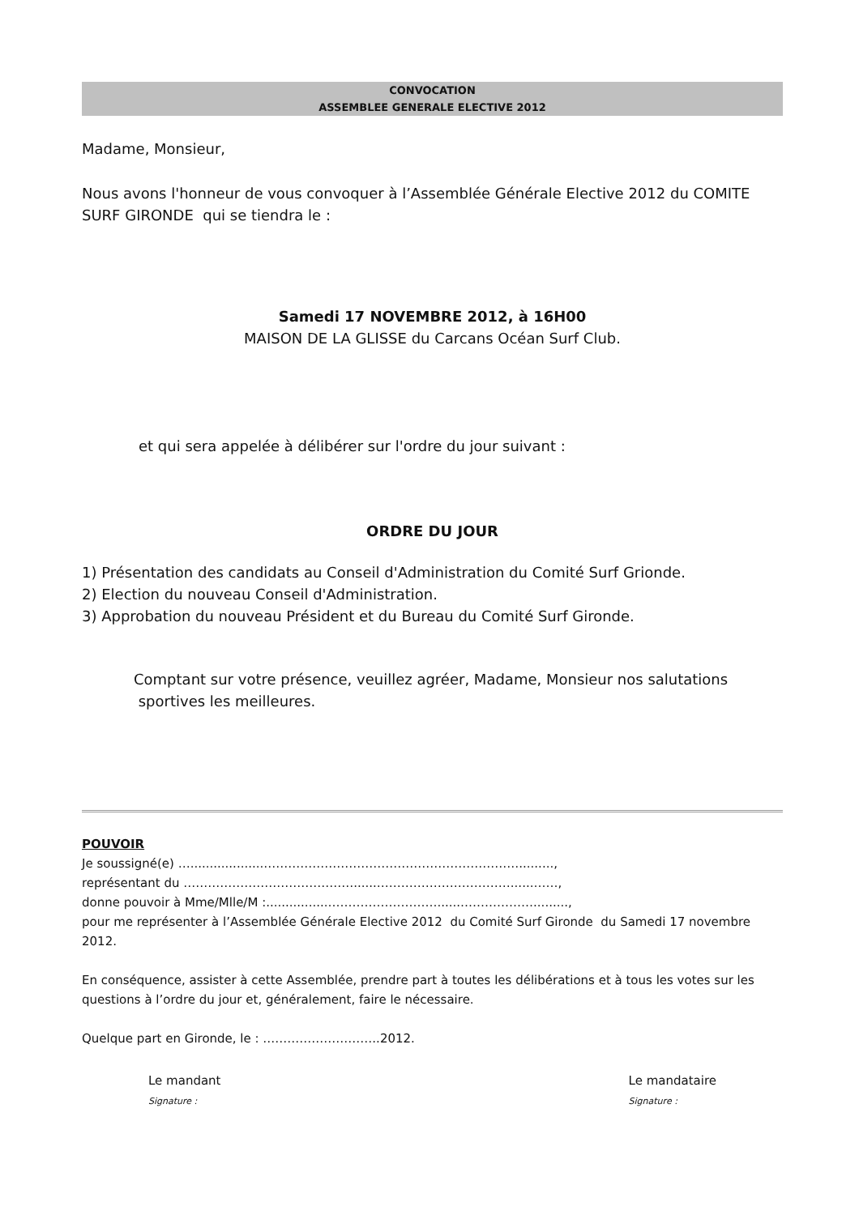CONVOCATION
ASSEMBLEE GENERALE ELECTIVE 2012
Madame, Monsieur,
Nous avons l'honneur de vous convoquer à l’Assemblée Générale Elective 2012 du COMITE SURF GIRONDE qui se tiendra le :
Samedi 17 NOVEMBRE 2012, à 16H00
MAISON DE LA GLISSE du Carcans Océan Surf Club.
et qui sera appelée à délibérer sur l'ordre du jour suivant :
ORDRE DU JOUR
1) Présentation des candidats au Conseil d'Administration du Comité Surf Grionde.
2) Election du nouveau Conseil d'Administration.
3) Approbation du nouveau Président et du Bureau du Comité Surf Gironde.
Comptant sur votre présence, veuillez agréer, Madame, Monsieur nos salutations sportives les meilleures.
POUVOIR
Je soussigné(e) …...................……………………………………………………….........,
représentant du ……………………………………......……………………………......……,
donne pouvoir à Mme/Mlle/M :................………………………......……………….........,
pour me représenter à l’Assemblée Générale Elective 2012 du Comité Surf Gironde du Samedi 17 novembre 2012.
En conséquence, assister à cette Assemblée, prendre part à toutes les délibérations et à tous les votes sur les questions à l’ordre du jour et, généralement, faire le nécessaire.
Quelque part en Gironde, le : ………………………..2012.
Le mandant
Signature :
Le mandataire
Signature :